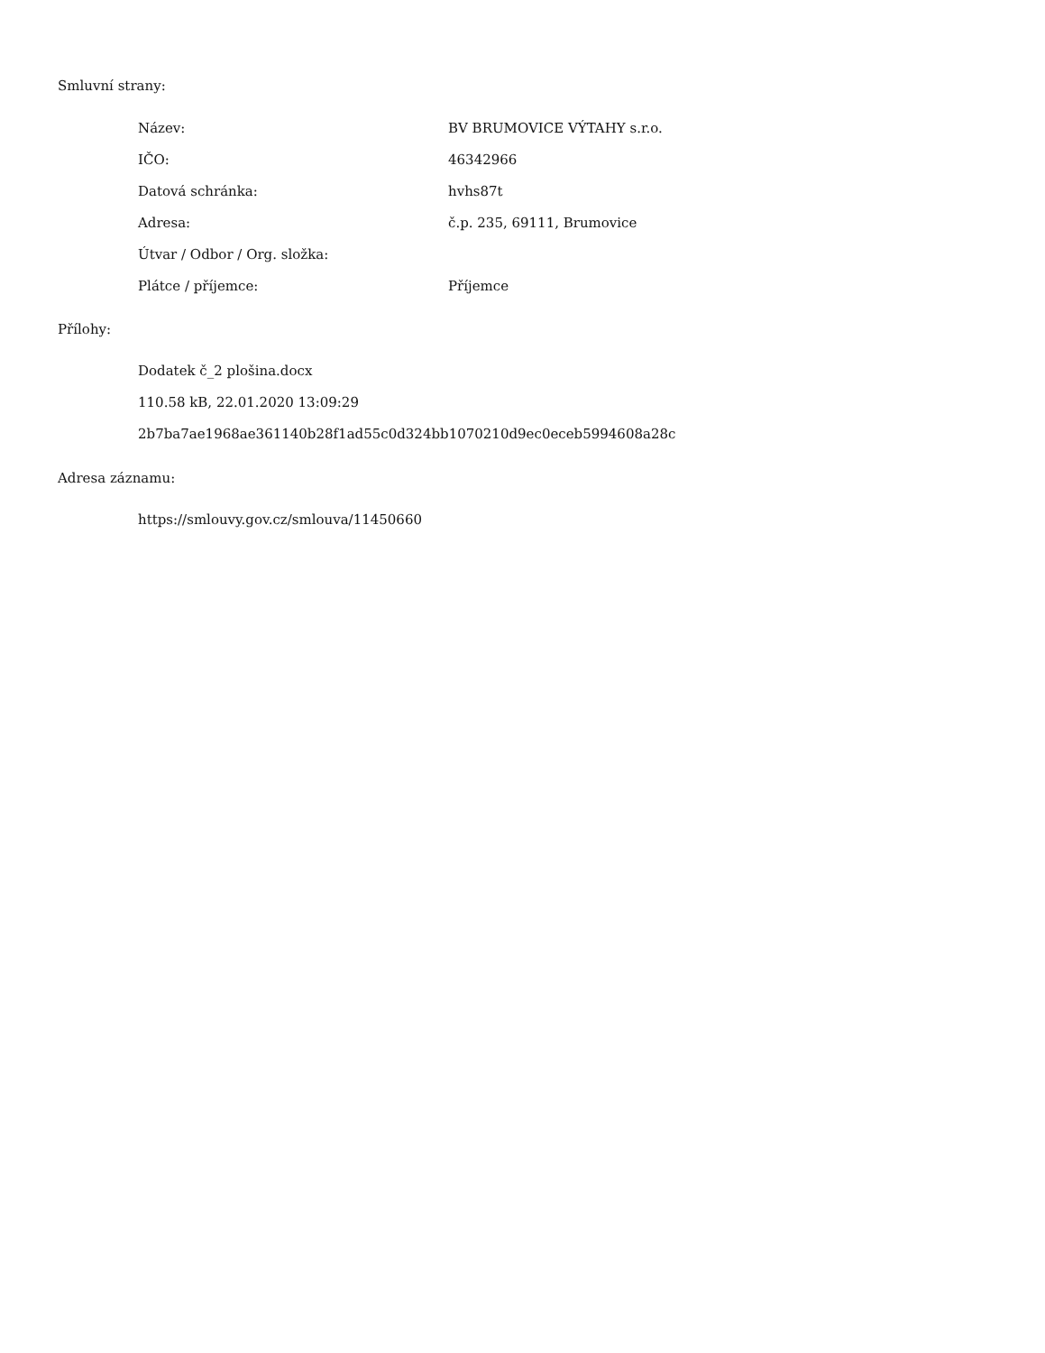Smluvní strany:
| Název: | BV BRUMOVICE VÝTAHY s.r.o. |
| IČO: | 46342966 |
| Datová schránka: | hvhs87t |
| Adresa: | č.p. 235, 69111, Brumovice |
| Útvar / Odbor / Org. složka: | |
| Plátce / příjemce: | Příjemce |
Přílohy:
Dodatek č_2 plošina.docx
110.58 kB, 22.01.2020 13:09:29
2b7ba7ae1968ae361140b28f1ad55c0d324bb1070210d9ec0eceb5994608a28c
Adresa záznamu:
https://smlouvy.gov.cz/smlouva/11450660